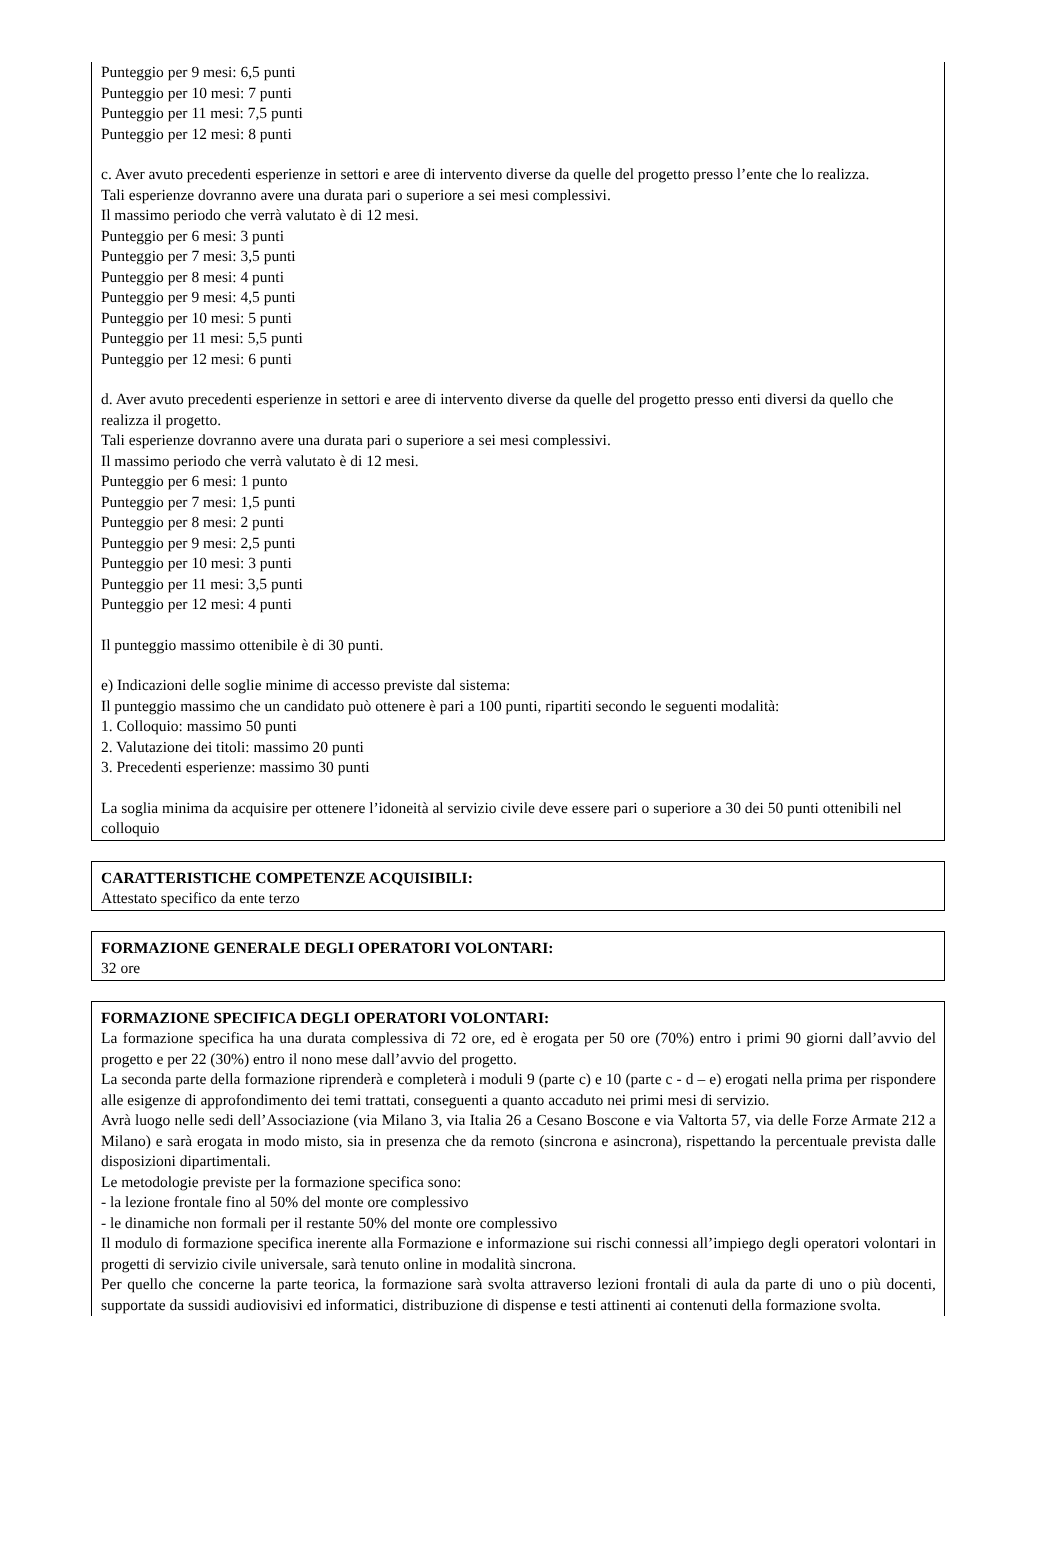Punteggio per 9 mesi: 6,5 punti
Punteggio per 10 mesi: 7 punti
Punteggio per 11 mesi: 7,5 punti
Punteggio per 12 mesi: 8 punti
c. Aver avuto precedenti esperienze in settori e aree di intervento diverse da quelle del progetto presso l’ente che lo realizza.
Tali esperienze dovranno avere una durata pari o superiore a sei mesi complessivi.
Il massimo periodo che verrà valutato è di 12 mesi.
Punteggio per 6 mesi: 3 punti
Punteggio per 7 mesi: 3,5 punti
Punteggio per 8 mesi: 4 punti
Punteggio per 9 mesi: 4,5 punti
Punteggio per 10 mesi: 5 punti
Punteggio per 11 mesi: 5,5 punti
Punteggio per 12 mesi: 6 punti
d. Aver avuto precedenti esperienze in settori e aree di intervento diverse da quelle del progetto presso enti diversi da quello che realizza il progetto.
Tali esperienze dovranno avere una durata pari o superiore a sei mesi complessivi.
Il massimo periodo che verrà valutato è di 12 mesi.
Punteggio per 6 mesi: 1 punto
Punteggio per 7 mesi: 1,5 punti
Punteggio per 8 mesi: 2 punti
Punteggio per 9 mesi: 2,5 punti
Punteggio per 10 mesi: 3 punti
Punteggio per 11 mesi: 3,5 punti
Punteggio per 12 mesi: 4 punti
Il punteggio massimo ottenibile è di 30 punti.
e) Indicazioni delle soglie minime di accesso previste dal sistema:
Il punteggio massimo che un candidato può ottenere è pari a 100 punti, ripartiti secondo le seguenti modalità:
1. Colloquio: massimo 50 punti
2. Valutazione dei titoli: massimo 20 punti
3. Precedenti esperienze: massimo 30 punti
La soglia minima da acquisire per ottenere l’idoneità al servizio civile deve essere pari o superiore a 30 dei 50 punti ottenibili nel colloquio
CARATTERISTICHE COMPETENZE ACQUISIBILI:
Attestato specifico da ente terzo
FORMAZIONE GENERALE DEGLI OPERATORI VOLONTARI:
32 ore
FORMAZIONE SPECIFICA DEGLI OPERATORI VOLONTARI:
La formazione specifica ha una durata complessiva di 72 ore, ed è erogata per 50 ore (70%) entro i primi 90 giorni dall’avvio del progetto e per 22 (30%) entro il nono mese dall’avvio del progetto.
La seconda parte della formazione riprenderà e completerà i moduli 9 (parte c) e 10 (parte c - d – e) erogati nella prima per rispondere alle esigenze di approfondimento dei temi trattati, conseguenti a quanto accaduto nei primi mesi di servizio.
Avrà luogo nelle sedi dell’Associazione (via Milano 3, via Italia 26 a Cesano Boscone e via Valtorta 57, via delle Forze Armate 212 a Milano) e sarà erogata in modo misto, sia in presenza che da remoto (sincrona e asincrona), rispettando la percentuale prevista dalle disposizioni dipartimentali.
Le metodologie previste per la formazione specifica sono:
- la lezione frontale fino al 50% del monte ore complessivo
- le dinamiche non formali per il restante 50% del monte ore complessivo
Il modulo di formazione specifica inerente alla Formazione e informazione sui rischi connessi all’impiego degli operatori volontari in progetti di servizio civile universale, sarà tenuto online in modalità sincrona.
Per quello che concerne la parte teorica, la formazione sarà svolta attraverso lezioni frontali di aula da parte di uno o più docenti, supportate da sussidi audiovisivi ed informatici, distribuzione di dispense e testi attinenti ai contenuti della formazione svolta.